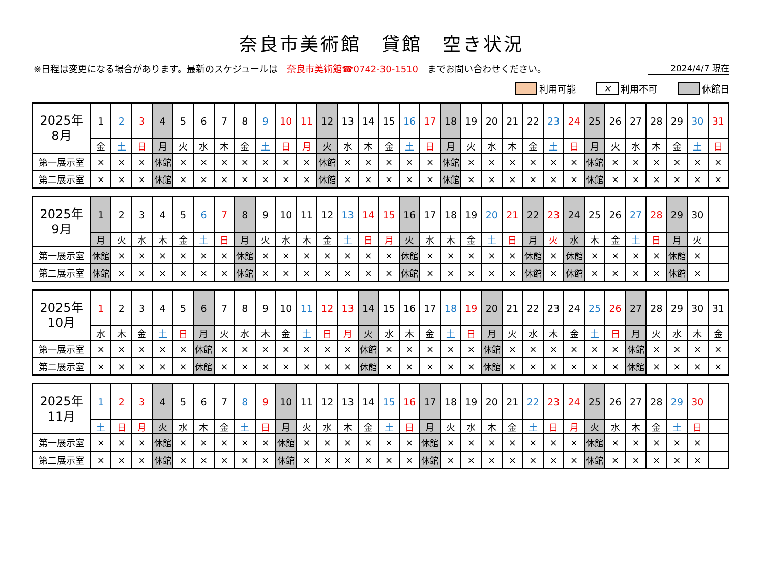奈良市美術館　貸館　空き状況
※日程は変更になる場合があります。最新のスケジュールは　奈良市美術館☎0742-30-1510　までお問い合わせください。 2024/4/7 現在
利用可能 × 利用不可 休館日
| 2025年 8月 | 1 | 2 | 3 | 4 | 5 | 6 | 7 | 8 | 9 | 10 | 11 | 12 | 13 | 14 | 15 | 16 | 17 | 18 | 19 | 20 | 21 | 22 | 23 | 24 | 25 | 26 | 27 | 28 | 29 | 30 | 31 |
| | 金 | 土 | 日 | 月 | 火 | 水 | 木 | 金 | 土 | 日 | 月 | 火 | 水 | 木 | 金 | 土 | 日 | 月 | 火 | 水 | 木 | 金 | 土 | 日 | 月 | 火 | 水 | 木 | 金 | 土 | 日 |
| 第一展示室 | × | × | × | 休館 | × | × | × | × | × | × | × | 休館 | × | × | × | × | × | 休館 | × | × | × | × | × | × | 休館 | × | × | × | × | × | × |
| 第二展示室 | × | × | × | 休館 | × | × | × | × | × | × | × | 休館 | × | × | × | × | × | 休館 | × | × | × | × | × | × | 休館 | × | × | × | × | × | × |
| 2025年 9月 | 1 | 2 | 3 | 4 | 5 | 6 | 7 | 8 | 9 | 10 | 11 | 12 | 13 | 14 | 15 | 16 | 17 | 18 | 19 | 20 | 21 | 22 | 23 | 24 | 25 | 26 | 27 | 28 | 29 | 30 | |
| | 月 | 火 | 水 | 木 | 金 | 土 | 日 | 月 | 火 | 水 | 木 | 金 | 土 | 日 | 月 | 火 | 水 | 木 | 金 | 土 | 日 | 月 | 火 | 水 | 木 | 金 | 土 | 日 | 月 | 火 | |
| 第一展示室 | 休館 | × | × | × | × | × | × | 休館 | × | × | × | × | × | × | × | 休館 | × | × | × | × | × | 休館 | × | 休館 | × | × | × | × | 休館 | × | |
| 第二展示室 | 休館 | × | × | × | × | × | × | 休館 | × | × | × | × | × | × | × | 休館 | × | × | × | × | × | 休館 | × | 休館 | × | × | × | × | 休館 | × | |
| 2025年 10月 | 1 | 2 | 3 | 4 | 5 | 6 | 7 | 8 | 9 | 10 | 11 | 12 | 13 | 14 | 15 | 16 | 17 | 18 | 19 | 20 | 21 | 22 | 23 | 24 | 25 | 26 | 27 | 28 | 29 | 30 | 31 |
| | 水 | 木 | 金 | 土 | 日 | 月 | 火 | 水 | 木 | 金 | 土 | 日 | 月 | 火 | 水 | 木 | 金 | 土 | 日 | 月 | 火 | 水 | 木 | 金 | 土 | 日 | 月 | 火 | 水 | 木 | 金 |
| 第一展示室 | × | × | × | × | × | 休館 | × | × | × | × | × | × | × | 休館 | × | × | × | × | × | 休館 | × | × | × | × | × | × | 休館 | × | × | × | × |
| 第二展示室 | × | × | × | × | × | 休館 | × | × | × | × | × | × | × | 休館 | × | × | × | × | × | 休館 | × | × | × | × | × | × | 休館 | × | × | × | × |
| 2025年 11月 | 1 | 2 | 3 | 4 | 5 | 6 | 7 | 8 | 9 | 10 | 11 | 12 | 13 | 14 | 15 | 16 | 17 | 18 | 19 | 20 | 21 | 22 | 23 | 24 | 25 | 26 | 27 | 28 | 29 | 30 | |
| | 土 | 日 | 月 | 火 | 水 | 木 | 金 | 土 | 日 | 月 | 火 | 水 | 木 | 金 | 土 | 日 | 月 | 火 | 水 | 木 | 金 | 土 | 日 | 月 | 火 | 水 | 木 | 金 | 土 | 日 | |
| 第一展示室 | × | × | × | 休館 | × | × | × | × | × | 休館 | × | × | × | × | × | × | 休館 | × | × | × | × | × | × | × | 休館 | × | × | × | × | × | |
| 第二展示室 | × | × | × | 休館 | × | × | × | × | × | 休館 | × | × | × | × | × | × | 休館 | × | × | × | × | × | × | × | 休館 | × | × | × | × | × | |